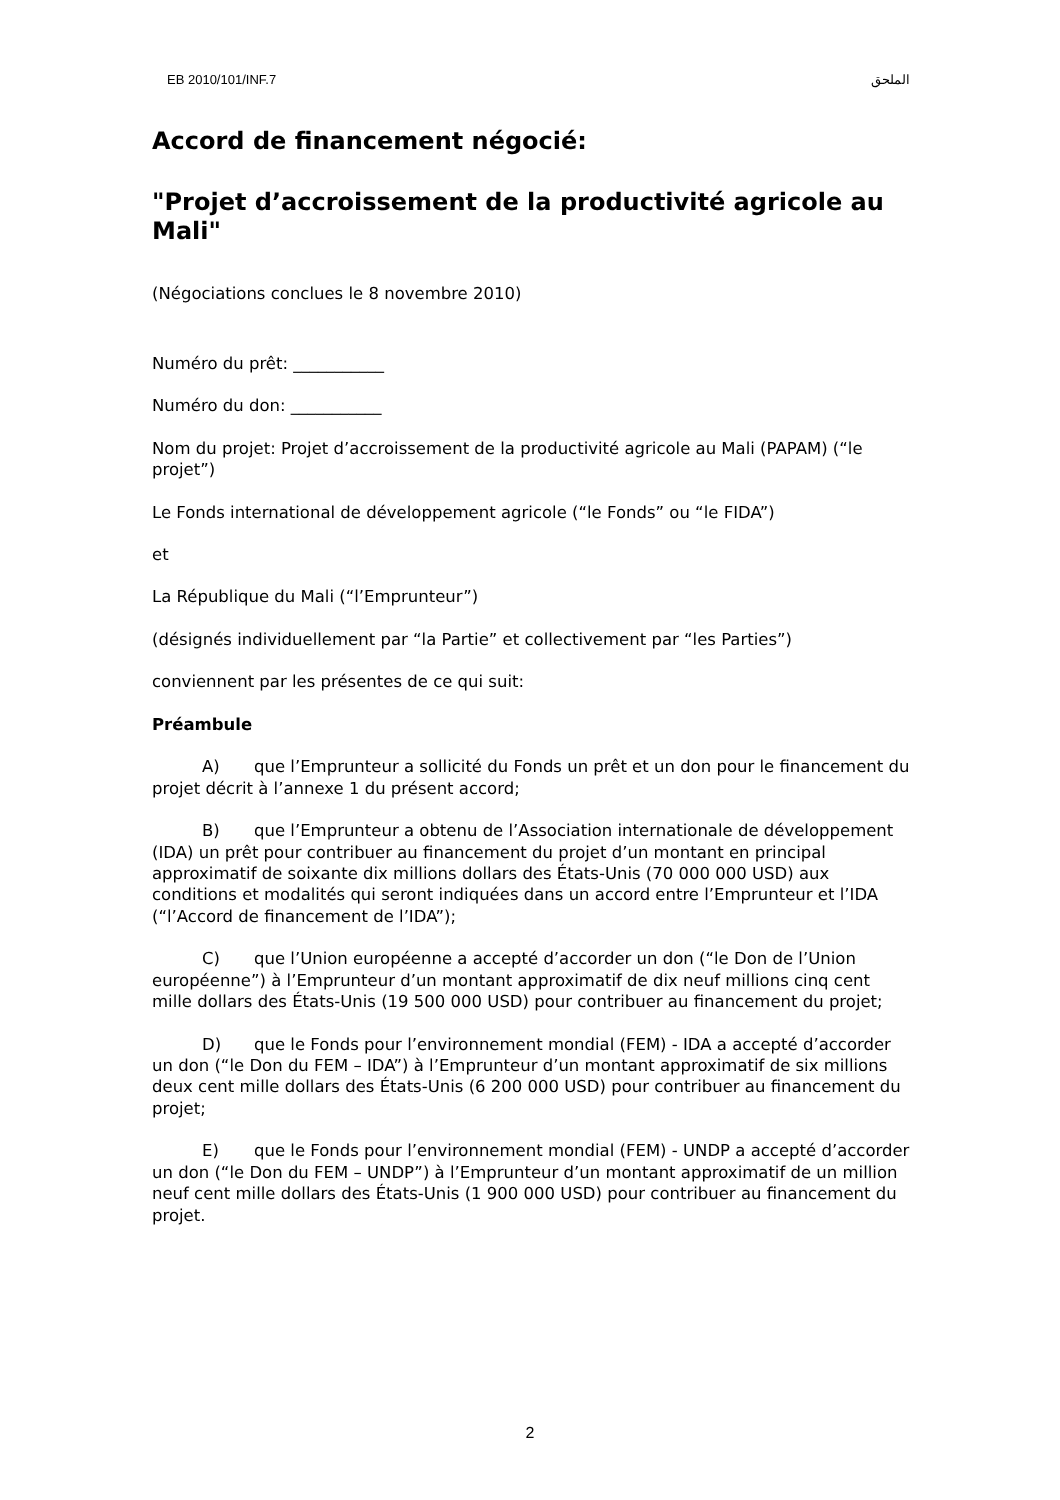EB 2010/101/INF.7 الملحق
Accord de financement négocié:
"Projet d’accroissement de la productivité agricole au Mali"
(Négociations conclues le 8 novembre 2010)
Numéro du prêt: ___________
Numéro du don: ___________
Nom du projet: Projet d’accroissement de la productivité agricole au Mali (PAPAM) (“le projet”)
Le Fonds international de développement agricole (“le Fonds” ou “le FIDA”)
et
La République du Mali (“l’Emprunteur”)
(désignés individuellement par “la Partie” et collectivement par “les Parties”)
conviennent par les présentes de ce qui suit:
Préambule
A) que l’Emprunteur a sollicité du Fonds un prêt et un don pour le financement du projet décrit à l’annexe 1 du présent accord;
B) que l’Emprunteur a obtenu de l’Association internationale de développement (IDA) un prêt pour contribuer au financement du projet d’un montant en principal approximatif de soixante dix millions dollars des États-Unis (70 000 000 USD) aux conditions et modalités qui seront indiquées dans un accord entre l’Emprunteur et l’IDA (“l’Accord de financement de l’IDA”);
C) que l’Union européenne a accepté d’accorder un don (“le Don de l’Union européenne”) à l’Emprunteur d’un montant approximatif de dix neuf millions cinq cent mille dollars des États-Unis (19 500 000 USD) pour contribuer au financement du projet;
D) que le Fonds pour l’environnement mondial (FEM) - IDA a accepté d’accorder un don (“le Don du FEM – IDA”) à l’Emprunteur d’un montant approximatif de six millions deux cent mille dollars des États-Unis (6 200 000 USD) pour contribuer au financement du projet;
E) que le Fonds pour l’environnement mondial (FEM) - UNDP a accepté d’accorder un don (“le Don du FEM – UNDP”) à l’Emprunteur d’un montant approximatif de un million neuf cent mille dollars des États-Unis (1 900 000 USD) pour contribuer au financement du projet.
2